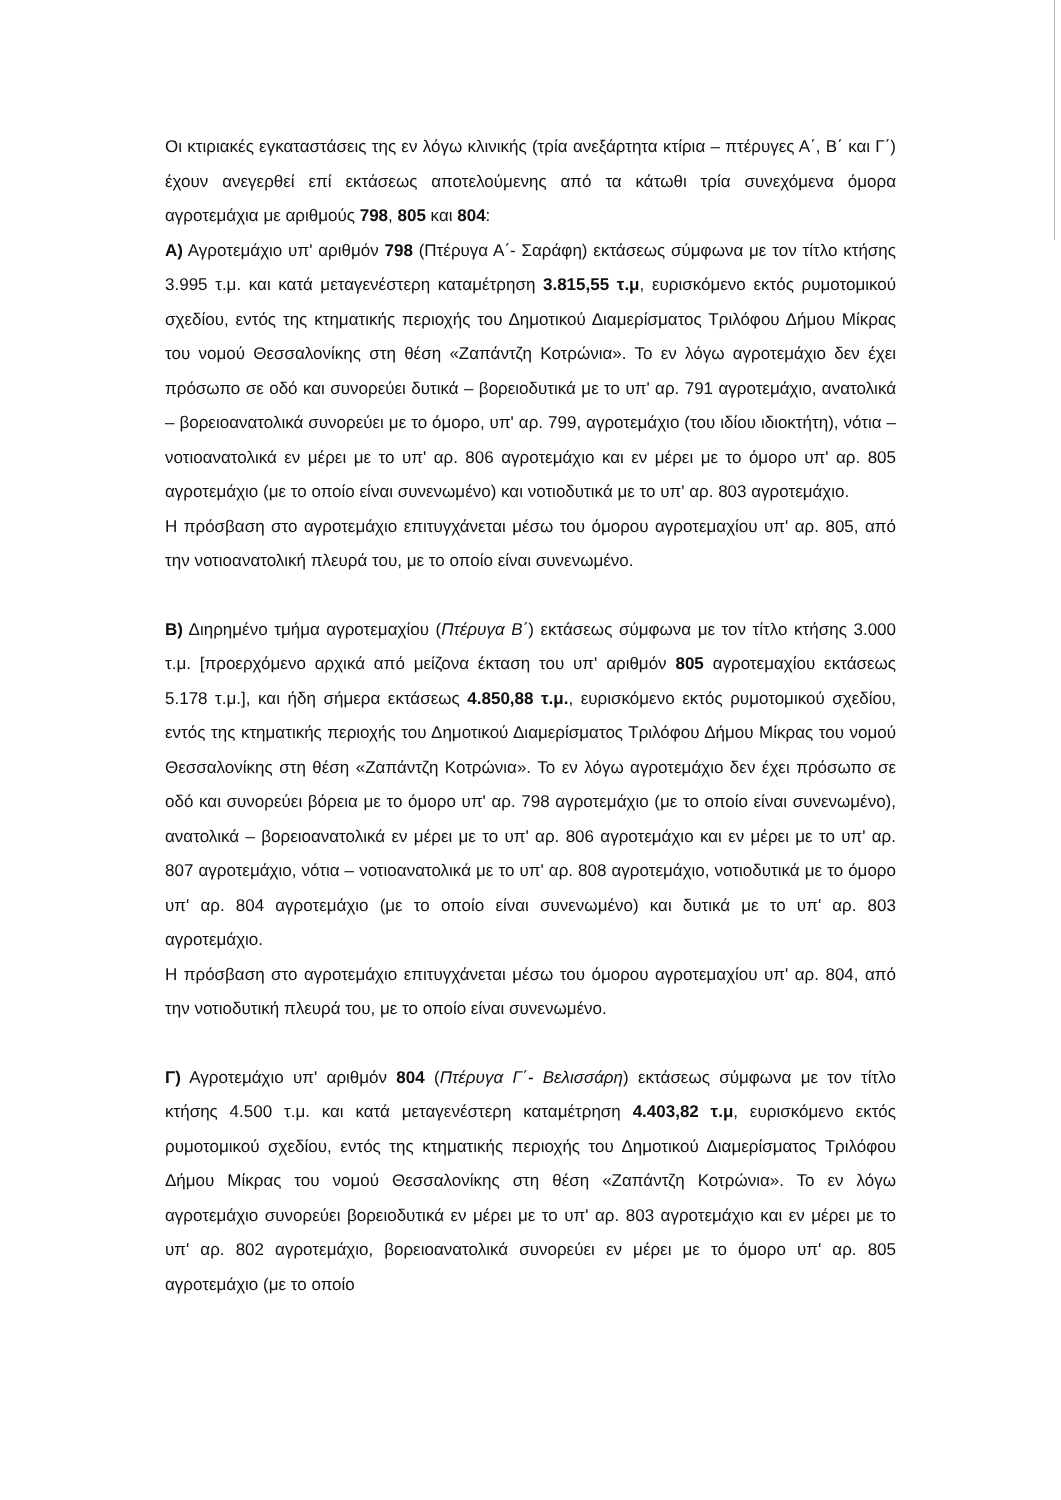Οι κτιριακές εγκαταστάσεις της εν λόγω κλινικής (τρία ανεξάρτητα κτίρια – πτέρυγες Α΄, Β΄ και Γ΄) έχουν ανεγερθεί επί εκτάσεως αποτελούμενης από τα κάτωθι τρία συνεχόμενα όμορα αγροτεμάχια με αριθμούς 798, 805 και 804:
Α) Αγροτεμάχιο υπ' αριθμόν 798 (Πτέρυγα Α΄- Σαράφη) εκτάσεως σύμφωνα με τον τίτλο κτήσης 3.995 τ.μ. και κατά μεταγενέστερη καταμέτρηση 3.815,55 τ.μ, ευρισκόμενο εκτός ρυμοτομικού σχεδίου, εντός της κτηματικής περιοχής του Δημοτικού Διαμερίσματος Τριλόφου Δήμου Μίκρας του νομού Θεσσαλονίκης στη θέση «Ζαπάντζη Κοτρώνια». Το εν λόγω αγροτεμάχιο δεν έχει πρόσωπο σε οδό και συνορεύει δυτικά – βορειοδυτικά με το υπ' αρ. 791 αγροτεμάχιο, ανατολικά – βορειοανατολικά συνορεύει με το όμορο, υπ' αρ. 799, αγροτεμάχιο (του ιδίου ιδιοκτήτη), νότια – νοτιοανατολικά εν μέρει με το υπ' αρ. 806 αγροτεμάχιο και εν μέρει με το όμορο υπ' αρ. 805 αγροτεμάχιο (με το οποίο είναι συνενωμένο) και νοτιοδυτικά με το υπ' αρ. 803 αγροτεμάχιο.
Η πρόσβαση στο αγροτεμάχιο επιτυγχάνεται μέσω του όμορου αγροτεμαχίου υπ' αρ. 805, από την νοτιοανατολική πλευρά του, με το οποίο είναι συνενωμένο.
Β) Διηρημένο τμήμα αγροτεμαχίου (Πτέρυγα Β΄) εκτάσεως σύμφωνα με τον τίτλο κτήσης 3.000 τ.μ. [προερχόμενο αρχικά από μείζονα έκταση του υπ' αριθμόν 805 αγροτεμαχίου εκτάσεως 5.178 τ.μ.], και ήδη σήμερα εκτάσεως 4.850,88 τ.μ., ευρισκόμενο εκτός ρυμοτομικού σχεδίου, εντός της κτηματικής περιοχής του Δημοτικού Διαμερίσματος Τριλόφου Δήμου Μίκρας του νομού Θεσσαλονίκης στη θέση «Ζαπάντζη Κοτρώνια». Το εν λόγω αγροτεμάχιο δεν έχει πρόσωπο σε οδό και συνορεύει βόρεια με το όμορο υπ' αρ. 798 αγροτεμάχιο (με το οποίο είναι συνενωμένο), ανατολικά – βορειοανατολικά εν μέρει με το υπ' αρ. 806 αγροτεμάχιο και εν μέρει με το υπ' αρ. 807 αγροτεμάχιο, νότια – νοτιοανατολικά με το υπ' αρ. 808 αγροτεμάχιο, νοτιοδυτικά με το όμορο υπ' αρ. 804 αγροτεμάχιο (με το οποίο είναι συνενωμένο) και δυτικά με το υπ' αρ. 803 αγροτεμάχιο.
Η πρόσβαση στο αγροτεμάχιο επιτυγχάνεται μέσω του όμορου αγροτεμαχίου υπ' αρ. 804, από την νοτιοδυτική πλευρά του, με το οποίο είναι συνενωμένο.
Γ) Αγροτεμάχιο υπ' αριθμόν 804 (Πτέρυγα Γ΄- Βελισσάρη) εκτάσεως σύμφωνα με τον τίτλο κτήσης 4.500 τ.μ. και κατά μεταγενέστερη καταμέτρηση 4.403,82 τ.μ, ευρισκόμενο εκτός ρυμοτομικού σχεδίου, εντός της κτηματικής περιοχής του Δημοτικού Διαμερίσματος Τριλόφου Δήμου Μίκρας του νομού Θεσσαλονίκης στη θέση «Ζαπάντζη Κοτρώνια». Το εν λόγω αγροτεμάχιο συνορεύει βορειοδυτικά εν μέρει με το υπ' αρ. 803 αγροτεμάχιο και εν μέρει με το υπ' αρ. 802 αγροτεμάχιο, βορειοανατολικά συνορεύει εν μέρει με το όμορο υπ' αρ. 805 αγροτεμάχιο (με το οποίο